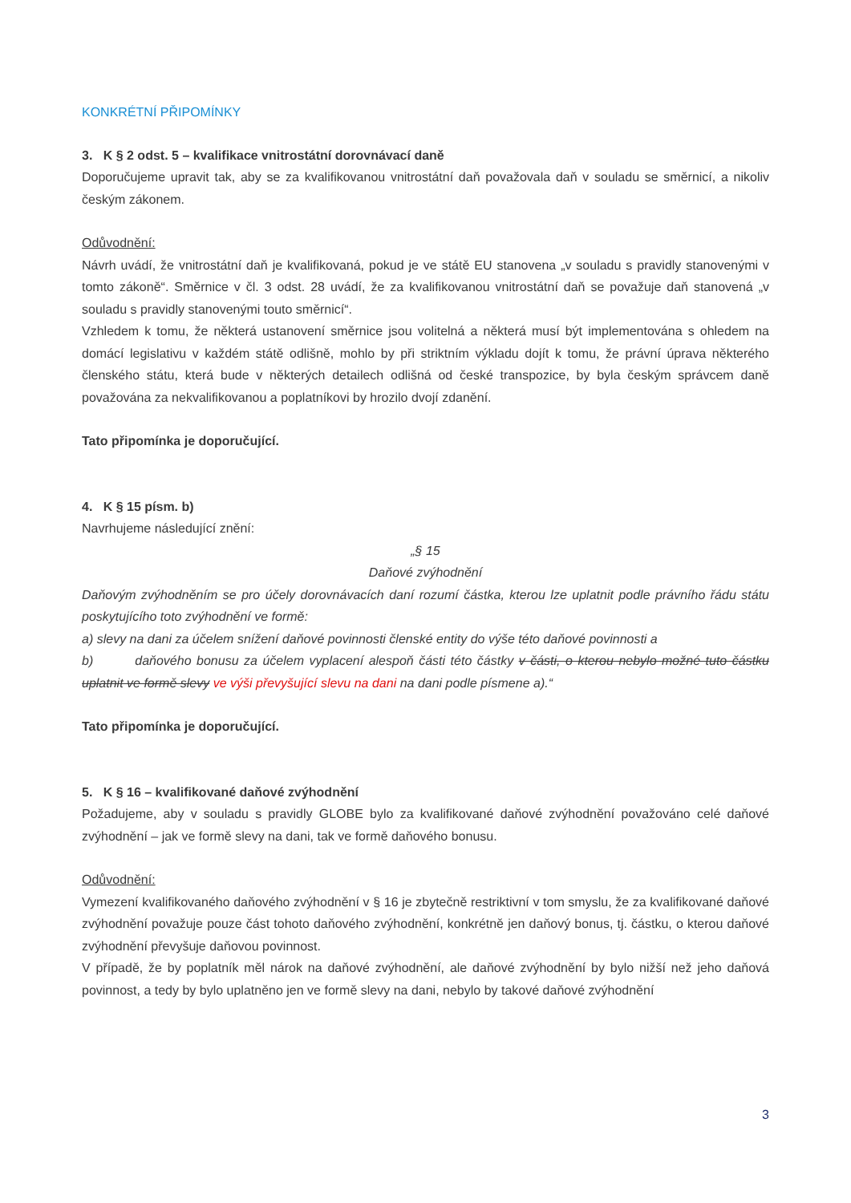KONKRÉTNÍ PŘIPOMÍNKY
3. K § 2 odst. 5 – kvalifikace vnitrostátní dorovnávací daně
Doporučujeme upravit tak, aby se za kvalifikovanou vnitrostátní daň považovala daň v souladu se směrnicí, a nikoliv českým zákonem.
Odůvodnění:
Návrh uvádí, že vnitrostátní daň je kvalifikovaná, pokud je ve státě EU stanovena „v souladu s pravidly stanovenými v tomto zákoně“. Směrnice v čl. 3 odst. 28 uvádí, že za kvalifikovanou vnitrostátní daň se považuje daň stanovená „v souladu s pravidly stanovenými touto směrnicí“.
Vzhledem k tomu, že některá ustanovení směrnice jsou volitelná a některá musí být implementována s ohledem na domácí legislativu v každém státě odlišně, mohlo by při striktním výkladu dojít k tomu, že právní úprava některého členského státu, která bude v některých detailech odlišná od české transpozice, by byla českým správcem daně považována za nekvalifikovanou a poplatníkovi by hrozilo dvojí zdanění.
Tato připomínka je doporučující.
4. K § 15 písm. b)
Navrhujeme následující znění:
„§ 15
Daňové zvýhodnění
Daňovým zvýhodněním se pro účely dorovnávacích daní rozumí částka, kterou lze uplatnit podle právního řádu státu poskytujícího toto zvýhodnění ve formě:
a) slevy na dani za účelem snížení daňové povinnosti členské entity do výše této daňové povinnosti a
b) daňového bonusu za účelem vyplacení alespoň části této částky v části, o kterou nebylo možné tuto částku uplatnit ve formě slevy ve výši převyšující slevu na dani na dani podle písmene a).“
Tato připomínka je doporučující.
5. K § 16 – kvalifikované daňové zvýhodnění
Požadujeme, aby v souladu s pravidly GLOBE bylo za kvalifikované daňové zvýhodnění považováno celé daňové zvýhodnění – jak ve formě slevy na dani, tak ve formě daňového bonusu.
Odůvodnění:
Vymezení kvalifikovaného daňového zvýhodnění v § 16 je zbytečně restriktivní v tom smyslu, že za kvalifikované daňové zvýhodnění považuje pouze část tohoto daňového zvýhodnění, konkrétně jen daňový bonus, tj. částku, o kterou daňové zvýhodnění převyšuje daňovou povinnost.
V případě, že by poplatník měl nárok na daňové zvýhodnění, ale daňové zvýhodnění by bylo nižší než jeho daňová povinnost, a tedy by bylo uplatněno jen ve formě slevy na dani, nebylo by takové daňové zvýhodnění
3